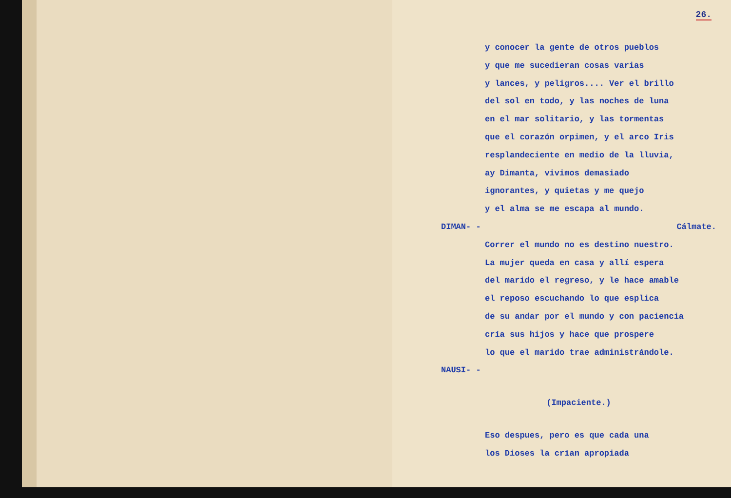26.
y conocer la gente de otros pueblos
y que me sucedieran cosas varias
y lances, y peligros.... Ver el brillo
del sol en todo, y las noches de luna
en el mar solitario, y las tormentas
que el corazón orpimen, y el arco Iris
resplandeciente en medio de la lluvia,
ay Dimanta, vivimos demasiado
ignorantes, y quietas y me quejo
y el alma se me escapa al mundo.
DIMAN- - Cálmate.
Correr el mundo no es destino nuestro.
La mujer queda en casa y allí espera
del marido el regreso, y le hace amable
el reposo escuchando lo que esplica
de su andar por el mundo y con paciencia
cría sus hijos y hace que prospere
lo que el marido trae administrándole.
NAUSI- -
(Impaciente.)
Eso despues, pero es que cada una
los Dioses la crían apropiada